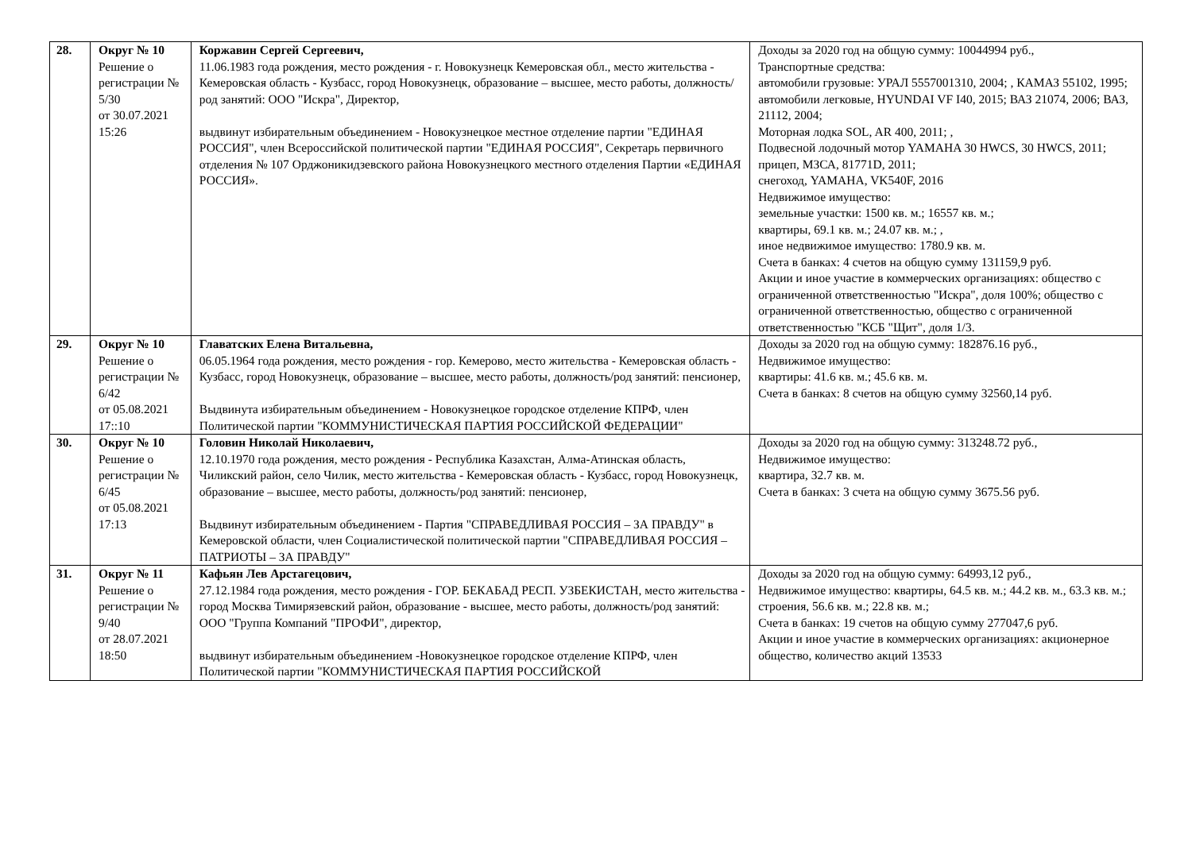| 28. | Округ № 10 Решение о регистрации № 5/30 от 30.07.2021 15:26 | Коржавин Сергей Сергеевич, 11.06.1983 года рождения, место рождения - г. Новокузнецк Кемеровская обл., место жительства - Кемеровская область - Кузбасс, город Новокузнецк, образование – высшее, место работы, должность/род занятий: ООО "Искра", Директор, выдвинут избирательным объединением - Новокузнецкое местное отделение партии "ЕДИНАЯ РОССИЯ", член Всероссийской политической партии "ЕДИНАЯ РОССИЯ", Секретарь первичного отделения № 107 Орджоникидзевского района Новокузнецкого местного отделения Партии «ЕДИНАЯ РОССИЯ». | Доходы за 2020 год на общую сумму: 10044994 руб., Транспортные средства: автомобили грузовые: УРАЛ 5557001310, 2004; , КАМАЗ 55102, 1995; автомобили легковые, HYUNDAI VF I40, 2015; ВАЗ 21074, 2006; ВАЗ, 21112, 2004; Моторная лодка SOL, AR 400, 2011; , Подвесной лодочный мотор YAMAHA 30 HWCS, 30 HWCS, 2011; прицеп, МЗСА, 81771D, 2011; снегоход, YAMAHA, VK540F, 2016 Недвижимое имущество: земельные участки: 1500 кв. м.; 16557 кв. м.; квартиры, 69.1 кв. м.; 24.07 кв. м.; , иное недвижимое имущество: 1780.9 кв. м. Счета в банках: 4 счетов на общую сумму 131159,9 руб. Акции и иное участие в коммерческих организациях: общество с ограниченной ответственностью "Искра", доля 100%; общество с ограниченной ответственностью, общество с ограниченной ответственностью "КСБ "Щит", доля 1/3. |
| 29. | Округ № 10 Решение о регистрации № 6/42 от 05.08.2021 17::10 | Главатских Елена Витальевна, 06.05.1964 года рождения, место рождения - гор. Кемерово, место жительства - Кемеровская область - Кузбасс, город Новокузнецк, образование – высшее, место работы, должность/род занятий: пенсионер, Выдвинута избирательным объединением - Новокузнецкое городское отделение КПРФ, член Политической партии "КОММУНИСТИЧЕСКАЯ ПАРТИЯ РОССИЙСКОЙ ФЕДЕРАЦИИ" | Доходы за 2020 год на общую сумму: 182876.16 руб., Недвижимое имущество: квартиры: 41.6 кв. м.; 45.6 кв. м. Счета в банках: 8 счетов на общую сумму 32560,14 руб. |
| 30. | Округ № 10 Решение о регистрации № 6/45 от 05.08.2021 17:13 | Головин Николай Николаевич, 12.10.1970 года рождения, место рождения - Республика Казахстан, Алма-Атинская область, Чиликский район, село Чилик, место жительства - Кемеровская область - Кузбасс, город Новокузнецк, образование – высшее, место работы, должность/род занятий: пенсионер, Выдвинут избирательным объединением - Партия "СПРАВЕДЛИВАЯ РОССИЯ – ЗА ПРАВДУ" в Кемеровской области, член Социалистической политической партии "СПРАВЕДЛИВАЯ РОССИЯ – ПАТРИОТЫ – ЗА ПРАВДУ" | Доходы за 2020 год на общую сумму: 313248.72 руб., Недвижимое имущество: квартира, 32.7 кв. м. Счета в банках: 3 счета на общую сумму 3675.56 руб. |
| 31. | Округ № 11 Решение о регистрации № 9/40 от 28.07.2021 18:50 | Кафьян Лев Арстагецович, 27.12.1984 года рождения, место рождения - ГОР. БЕКАБАД РЕСП. УЗБЕКИСТАН, место жительства - город Москва Тимирязевский район, образование - высшее, место работы, должность/род занятий: ООО "Группа Компаний "ПРОФИ", директор, выдвинут избирательным объединением -Новокузнецкое городское отделение КПРФ, член Политической партии "КОММУНИСТИЧЕСКАЯ ПАРТИЯ РОССИЙСКОЙ | Доходы за 2020 год на общую сумму: 64993,12 руб., Недвижимое имущество: квартиры, 64.5 кв. м.; 44.2 кв. м., 63.3 кв. м.; строения, 56.6 кв. м.; 22.8 кв. м.; Счета в банках: 19 счетов на общую сумму 277047,6 руб. Акции и иное участие в коммерческих организациях: акционерное общество, количество акций 13533 |